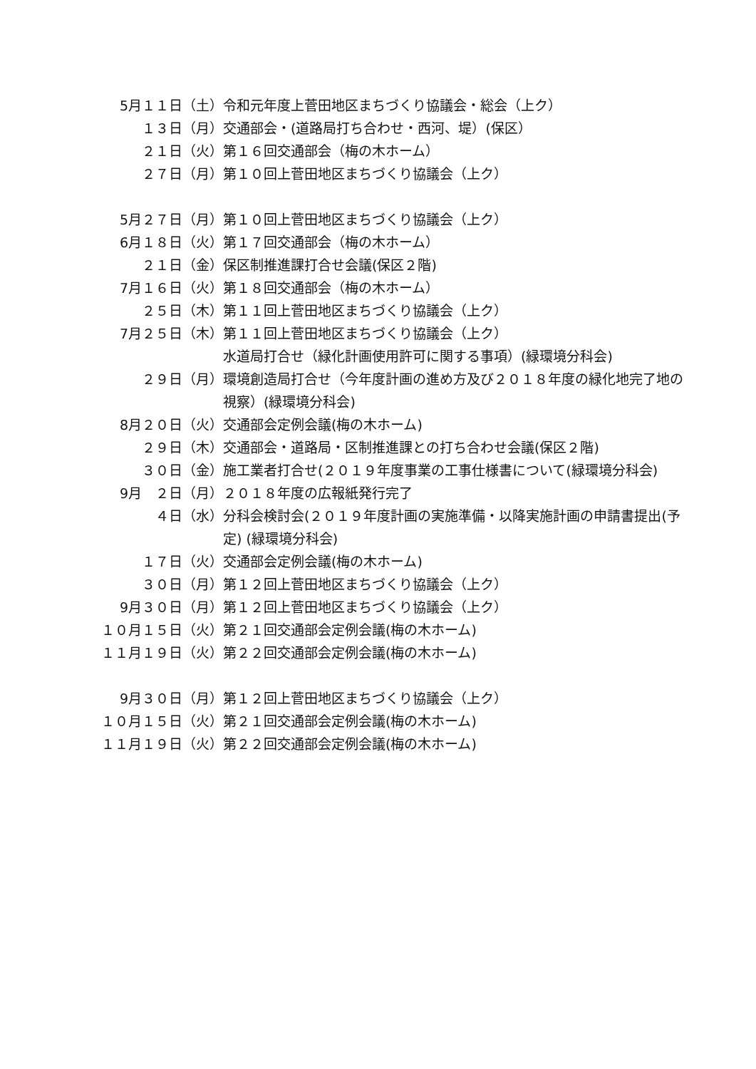5月１１日（土）
令和元年度上菅田地区まちづくり協議会・総会（上ク）
１３日（月）
交通部会・(道路局打ち合わせ・西河、堤）(保区）
２１日（火）
第１６回交通部会（梅の木ホーム）
２７日（月）
第１０回上菅田地区まちづくり協議会（上ク）
5月２７日（月）
第１０回上菅田地区まちづくり協議会（上ク）
6月１８日（火）
第１７回交通部会（梅の木ホーム）
２１日（金）
保区制推進課打合せ会議(保区２階)
7月１６日（火）
第１８回交通部会（梅の木ホーム）
２５日（木）
第１１回上菅田地区まちづくり協議会（上ク）
7月２５日（木）
第１１回上菅田地区まちづくり協議会（上ク）
水道局打合せ（緑化計画使用許可に関する事項）(緑環境分科会)
２９日（月）
環境創造局打合せ（今年度計画の進め方及び２０１８年度の緑化地完了地の視察）(緑環境分科会)
8月２０日（火）
交通部会定例会議(梅の木ホーム)
２９日（木）
交通部会・道路局・区制推進課との打ち合わせ会議(保区２階)
３０日（金）
施工業者打合せ(２０１９年度事業の工事仕様書について(緑環境分科会)
9月　２日（月）
２０１８年度の広報紙発行完了
４日（水）
分科会検討会(２０１９年度計画の実施準備・以降実施計画の申請書提出(予定) (緑環境分科会)
１７日（火）
交通部会定例会議(梅の木ホーム)
３０日（月）
第１２回上菅田地区まちづくり協議会（上ク）
9月３０日（月）
第１２回上菅田地区まちづくり協議会（上ク）
１０月１５日（火）
第２１回交通部会定例会議(梅の木ホーム)
１１月１９日（火）
第２２回交通部会定例会議(梅の木ホーム)
9月３０日（月）
第１２回上菅田地区まちづくり協議会（上ク）
１０月１５日（火）
第２１回交通部会定例会議(梅の木ホーム)
１１月１９日（火）
第２２回交通部会定例会議(梅の木ホーム)